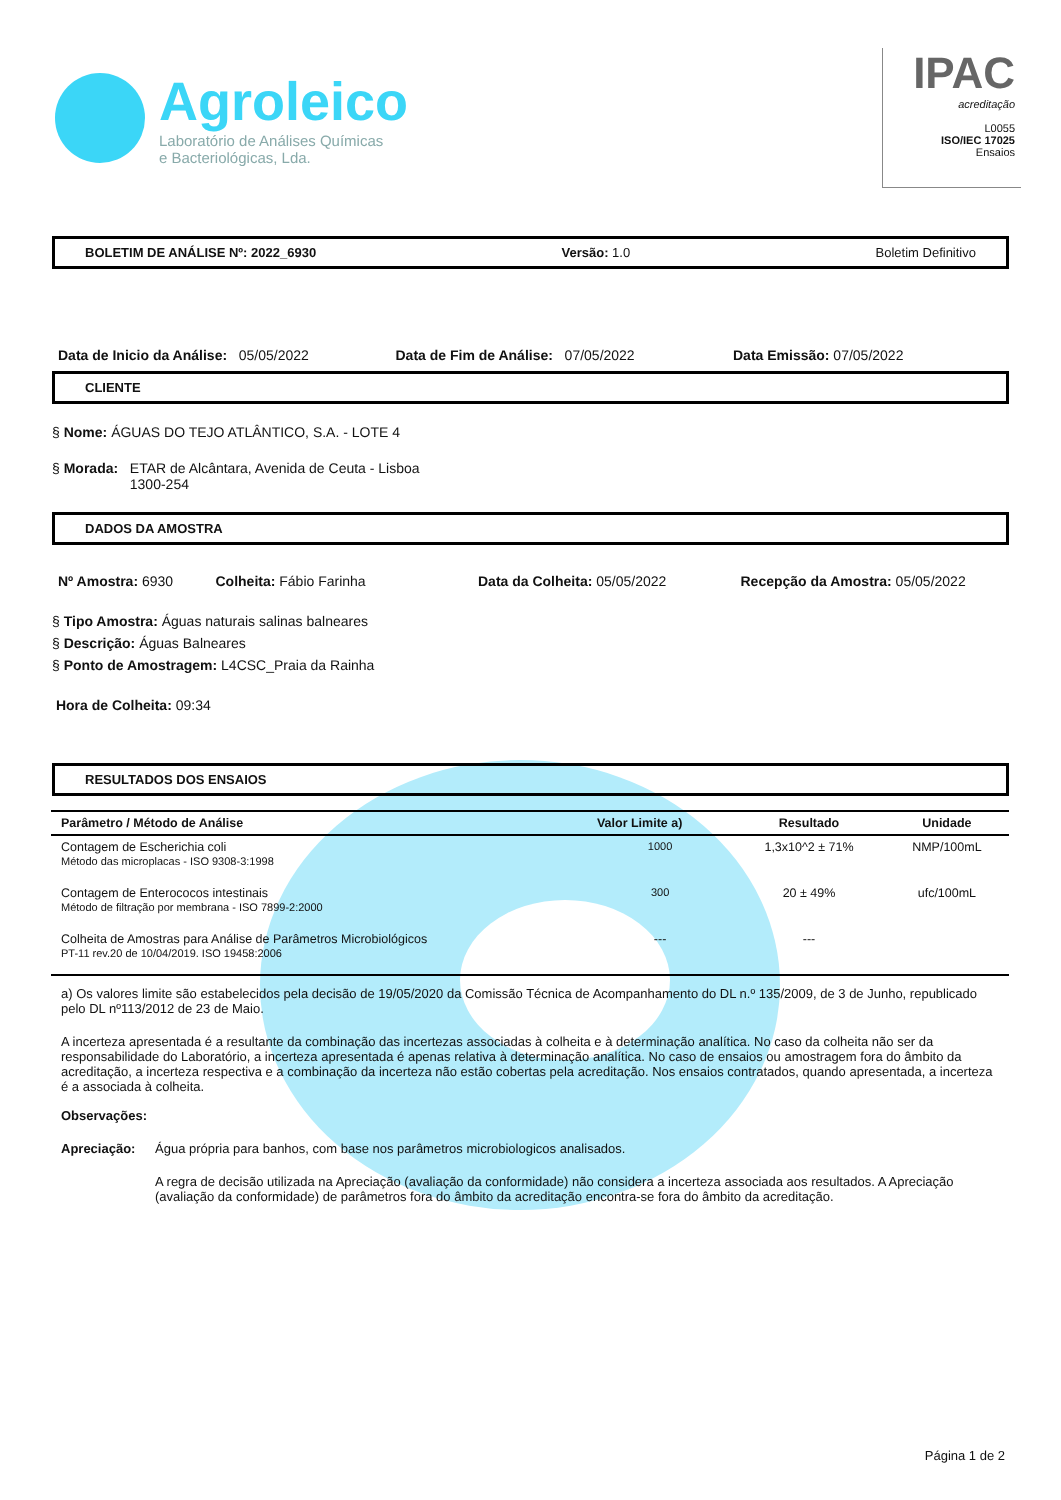Agroleico
Laboratório de Análises Químicas
e Bacteriológicas, Lda.
IPAC
acreditação
L0055
ISO/IEC 17025
Ensaios
BOLETIM DE ANÁLISE Nº: 2022_6930 Versão: 1.0 Boletim Definitivo
Data de Inicio da Análise: 05/05/2022
Data de Fim de Análise: 07/05/2022
Data Emissão: 07/05/2022
CLIENTE
§ Nome: ÁGUAS DO TEJO ATLÂNTICO, S.A. - LOTE 4
§ Morada: ETAR de Alcântara, Avenida de Ceuta - Lisboa
1300-254
DADOS DA AMOSTRA
Nº Amostra: 6930 Colheita: Fábio Farinha Data da Colheita: 05/05/2022 Recepção da Amostra: 05/05/2022
§ Tipo Amostra: Águas naturais salinas balneares
§ Descrição: Águas Balneares
§ Ponto de Amostragem: L4CSC_Praia da Rainha
Hora de Colheita: 09:34
RESULTADOS DOS ENSAIOS
| Parâmetro / Método de Análise | Valor Limite a) | Resultado | Unidade |
| --- | --- | --- | --- |
| Contagem de Escherichia coli Método das microplacas - ISO 9308-3:1998 | 1000 | 1,3x10^2 ± 71% | NMP/100mL |
| Contagem de Enterococos intestinais Método de filtração por membrana - ISO 7899-2:2000 | 300 | 20 ± 49% | ufc/100mL |
| Colheita de Amostras para Análise de Parâmetros Microbiológicos PT-11 rev.20 de 10/04/2019. ISO 19458:2006 | --- | --- | |
a) Os valores limite são estabelecidos pela decisão de 19/05/2020 da Comissão Técnica de Acompanhamento do DL n.º 135/2009, de 3 de Junho, republicado pelo DL nº113/2012 de 23 de Maio.
A incerteza apresentada é a resultante da combinação das incertezas associadas à colheita e à determinação analítica. No caso da colheita não ser da responsabilidade do Laboratório, a incerteza apresentada é apenas relativa à determinação analítica. No caso de ensaios ou amostragem fora do âmbito da acreditação, a incerteza respectiva e a combinação da incerteza não estão cobertas pela acreditação. Nos ensaios contratados, quando apresentada, a incerteza é a associada à colheita.
Observações:
Apreciação: Água própria para banhos, com base nos parâmetros microbiologicos analisados.
A regra de decisão utilizada na Apreciação (avaliação da conformidade) não considera a incerteza associada aos resultados. A Apreciação (avaliação da conformidade) de parâmetros fora do âmbito da acreditação encontra-se fora do âmbito da acreditação.
Página 1 de 2